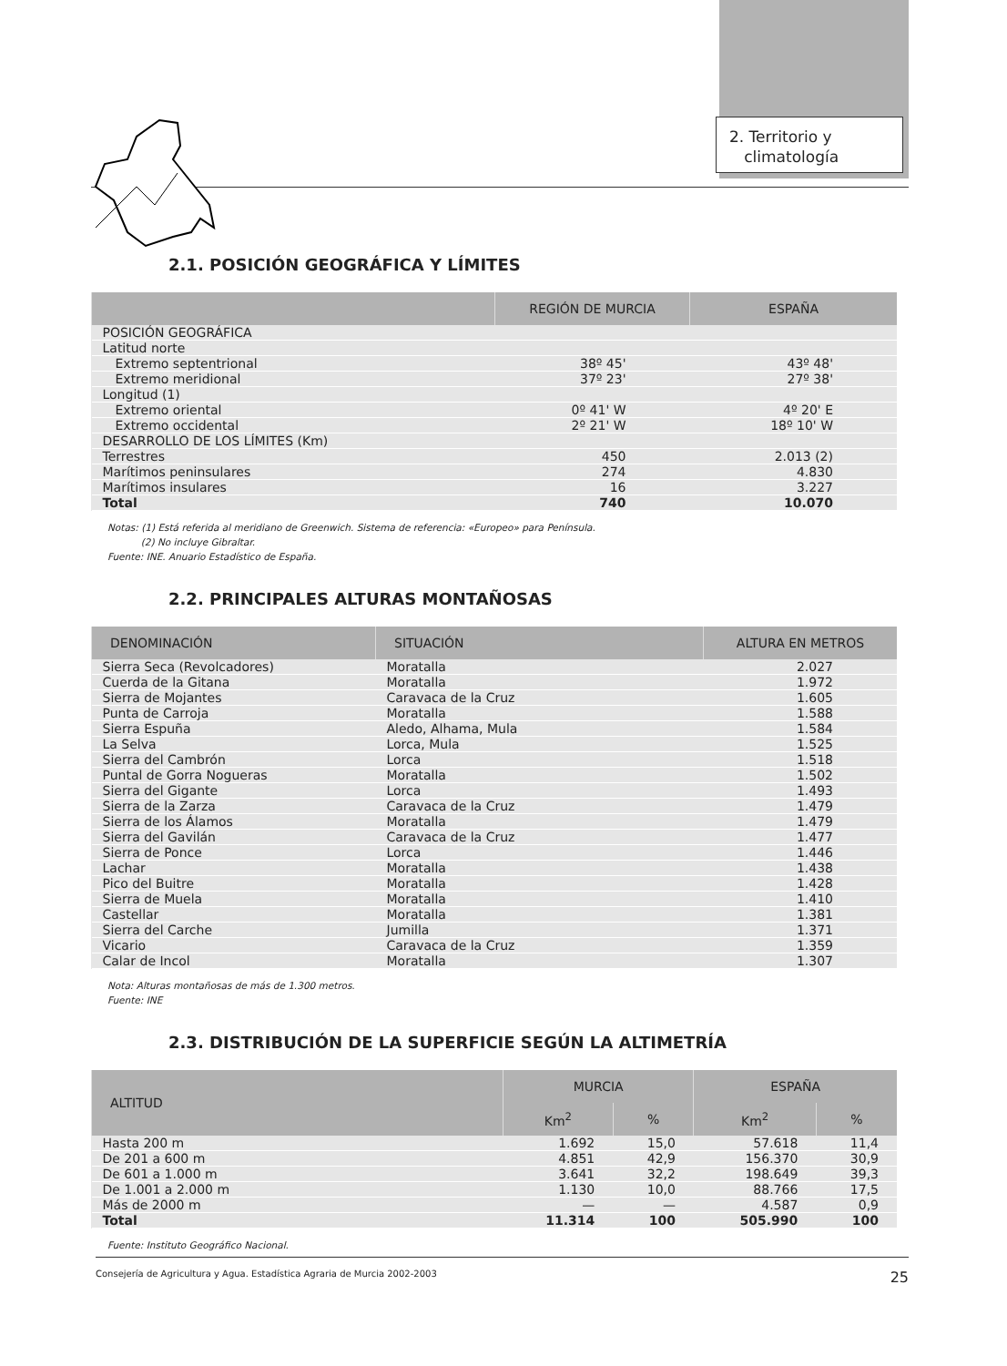2. Territorio y
climatología
2.1. POSICIÓN GEOGRÁFICA Y LÍMITES
| | REGIÓN DE MURCIA | ESPAÑA |
| --- | --- | --- |
| POSICIÓN GEOGRÁFICA | | |
| Latitud norte | | |
| Extremo septentrional | 38º 45' | 43º 48' |
| Extremo meridional | 37º 23' | 27º 38' |
| Longitud (1) | | |
| Extremo oriental | 0º 41' W | 4º 20' E |
| Extremo occidental | 2º 21' W | 18º 10' W |
| DESARROLLO DE LOS LÍMITES (Km) | | |
| Terrestres | 450 | 2.013 (2) |
| Marítimos peninsulares | 274 | 4.830 |
| Marítimos insulares | 16 | 3.227 |
| Total | 740 | 10.070 |
Notas: (1) Está referida al meridiano de Greenwich. Sistema de referencia: «Europeo» para Península.
(2) No incluye Gibraltar.
Fuente: INE. Anuario Estadístico de España.
2.2. PRINCIPALES ALTURAS MONTAÑOSAS
| DENOMINACIÓN | SITUACIÓN | ALTURA EN METROS |
| --- | --- | --- |
| Sierra Seca (Revolcadores) | Moratalla | 2.027 |
| Cuerda de la Gitana | Moratalla | 1.972 |
| Sierra de Mojantes | Caravaca de la Cruz | 1.605 |
| Punta de Carroja | Moratalla | 1.588 |
| Sierra Espuña | Aledo, Alhama, Mula | 1.584 |
| La Selva | Lorca, Mula | 1.525 |
| Sierra del Cambrón | Lorca | 1.518 |
| Puntal de Gorra Nogueras | Moratalla | 1.502 |
| Sierra del Gigante | Lorca | 1.493 |
| Sierra de la Zarza | Caravaca de la Cruz | 1.479 |
| Sierra de los Álamos | Moratalla | 1.479 |
| Sierra del Gavilán | Caravaca de la Cruz | 1.477 |
| Sierra de Ponce | Lorca | 1.446 |
| Lachar | Moratalla | 1.438 |
| Pico del Buitre | Moratalla | 1.428 |
| Sierra de Muela | Moratalla | 1.410 |
| Castellar | Moratalla | 1.381 |
| Sierra del Carche | Jumilla | 1.371 |
| Vicario | Caravaca de la Cruz | 1.359 |
| Calar de Incol | Moratalla | 1.307 |
Nota: Alturas montañosas de más de 1.300 metros.
Fuente: INE
2.3. DISTRIBUCIÓN DE LA SUPERFICIE SEGÚN LA ALTIMETRÍA
| ALTITUD | MURCIA | | ESPAÑA | |
| --- | --- | --- | --- | --- |
| | Km<sup>2</sup> | % | Km<sup>2</sup> | % |
| Hasta 200 m | 1.692 | 15,0 | 57.618 | 11,4 |
| De 201 a 600 m | 4.851 | 42,9 | 156.370 | 30,9 |
| De 601 a 1.000 m | 3.641 | 32,2 | 198.649 | 39,3 |
| De 1.001 a 2.000 m | 1.130 | 10,0 | 88.766 | 17,5 |
| Más de 2000 m | — | — | 4.587 | 0,9 |
| Total | 11.314 | 100 | 505.990 | 100 |
Fuente: Instituto Geográfico Nacional.
Consejería de Agricultura y Agua. Estadística Agraria de Murcia 2002-2003 25